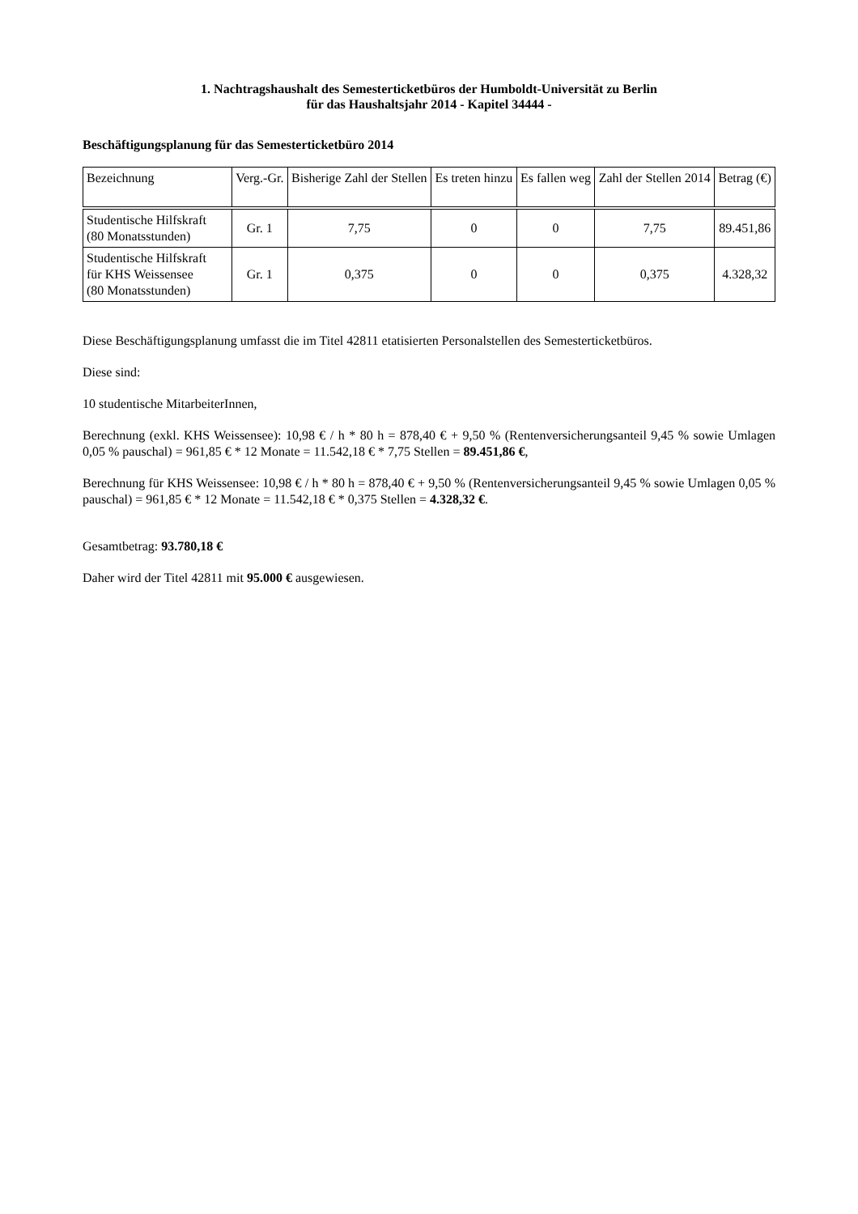1. Nachtragshaushalt des Semesterticketbüros der Humboldt-Universität zu Berlin
für das Haushaltsjahr 2014 - Kapitel 34444 -
Beschäftigungsplanung für das Semesterticketbüro 2014
| Bezeichnung | Verg.-Gr. | Bisherige Zahl der Stellen | Es treten hinzu | Es fallen weg | Zahl der Stellen 2014 | Betrag (€) |
| --- | --- | --- | --- | --- | --- | --- |
| Studentische Hilfskraft (80 Monatsstunden) | Gr. 1 | 7,75 | 0 | 0 | 7,75 | 89.451,86 |
| Studentische Hilfskraft für KHS Weissensee (80 Monatsstunden) | Gr. 1 | 0,375 | 0 | 0 | 0,375 | 4.328,32 |
Diese Beschäftigungsplanung umfasst die im Titel 42811 etatisierten Personalstellen des Semesterticketbüros.
Diese sind:
10 studentische MitarbeiterInnen,
Berechnung (exkl. KHS Weissensee): 10,98 € / h * 80 h = 878,40 € + 9,50 % (Rentenversicherungsanteil 9,45 % sowie Umlagen 0,05 % pauschal) = 961,85 € * 12 Monate = 11.542,18 € * 7,75 Stellen = 89.451,86 €,
Berechnung für KHS Weissensee: 10,98 € / h * 80 h = 878,40 € + 9,50 % (Rentenversicherungsanteil 9,45 % sowie Umlagen 0,05 % pauschal) = 961,85 € * 12 Monate = 11.542,18 € * 0,375 Stellen = 4.328,32 €.
Gesamtbetrag: 93.780,18 €
Daher wird der Titel 42811 mit 95.000 € ausgewiesen.